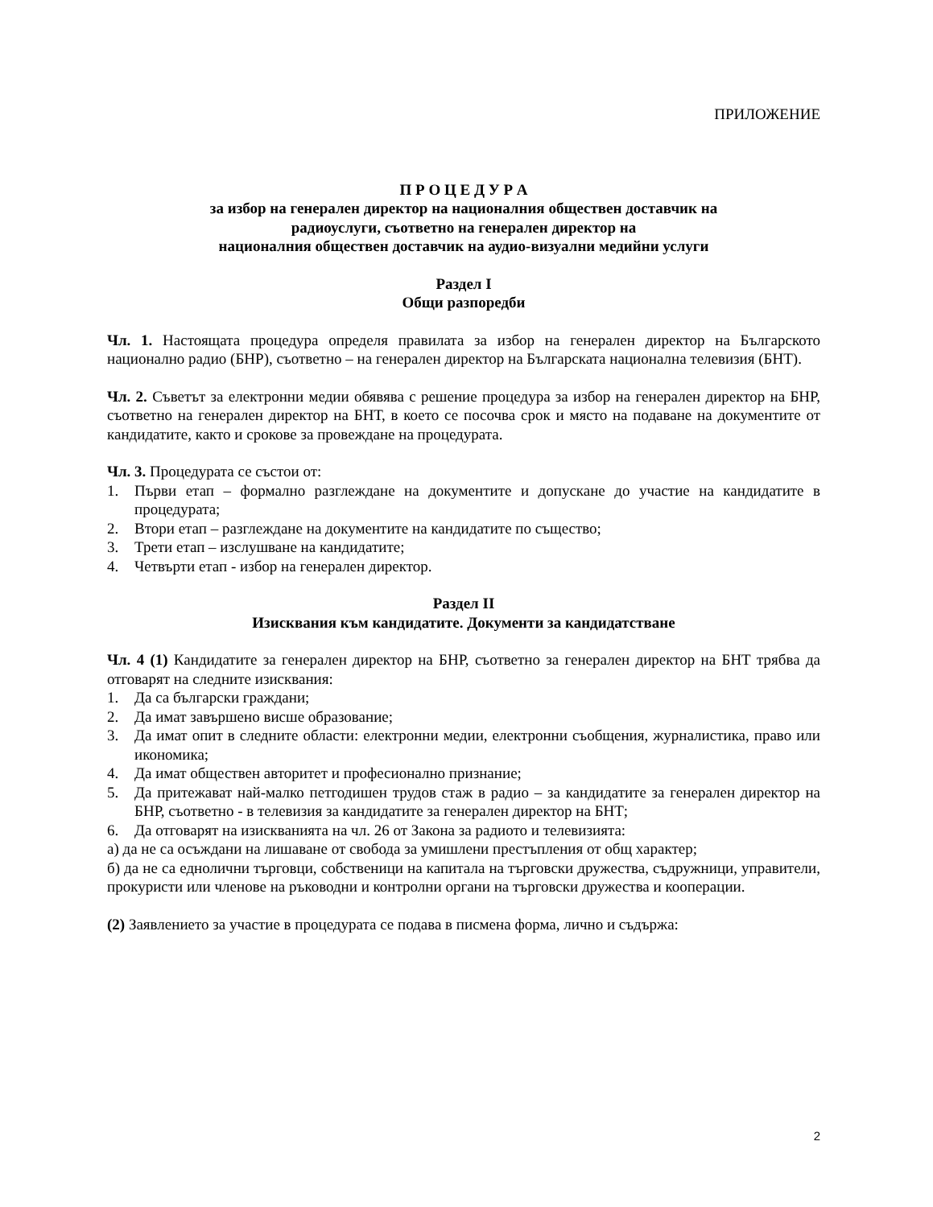ПРИЛОЖЕНИЕ
П Р О Ц Е Д У Р А
за избор на генерален директор на националния обществен доставчик на
радиоуслуги, съответно на генерален директор на
националния обществен доставчик на аудио-визуални медийни услуги
Раздел I
Общи разпоредби
Чл. 1. Настоящата процедура определя правилата за избор на генерален директор на Българското национално радио (БНР), съответно – на генерален директор на Българската национална телевизия (БНТ).
Чл. 2. Съветът за електронни медии обявява с решение процедура за избор на генерален директор на БНР, съответно на генерален директор на БНТ, в което се посочва срок и място на подаване на документите от кандидатите, както и срокове за провеждане на процедурата.
Чл. 3. Процедурата се състои от:
1. Първи етап – формално разглеждане на документите и допускане до участие на кандидатите в процедурата;
2. Втори етап – разглеждане на документите на кандидатите по същество;
3. Трети етап – изслушване на кандидатите;
4. Четвърти етап - избор на генерален директор.
Раздел II
Изисквания към кандидатите. Документи за кандидатстване
Чл. 4 (1) Кандидатите за генерален директор на БНР, съответно за генерален директор на БНТ трябва да отговарят на следните изисквания:
1. Да са български граждани;
2. Да имат завършено висше образование;
3. Да имат опит в следните области: електронни медии, електронни съобщения, журналистика, право или икономика;
4. Да имат обществен авторитет и професионално признание;
5. Да притежават най-малко петгодишен трудов стаж в радио – за кандидатите за генерален директор на БНР, съответно - в телевизия за кандидатите за генерален директор на БНТ;
6. Да отговарят на изискванията на чл. 26 от Закона за радиото и телевизията:
а) да не са осъждани на лишаване от свобода за умишлени престъпления от общ характер;
б) да не са еднолични търговци, собственици на капитала на търговски дружества, съдружници, управители, прокуристи или членове на ръководни и контролни органи на търговски дружества и кооперации.
(2) Заявлението за участие в процедурата се подава в писмена форма, лично и съдържа:
2